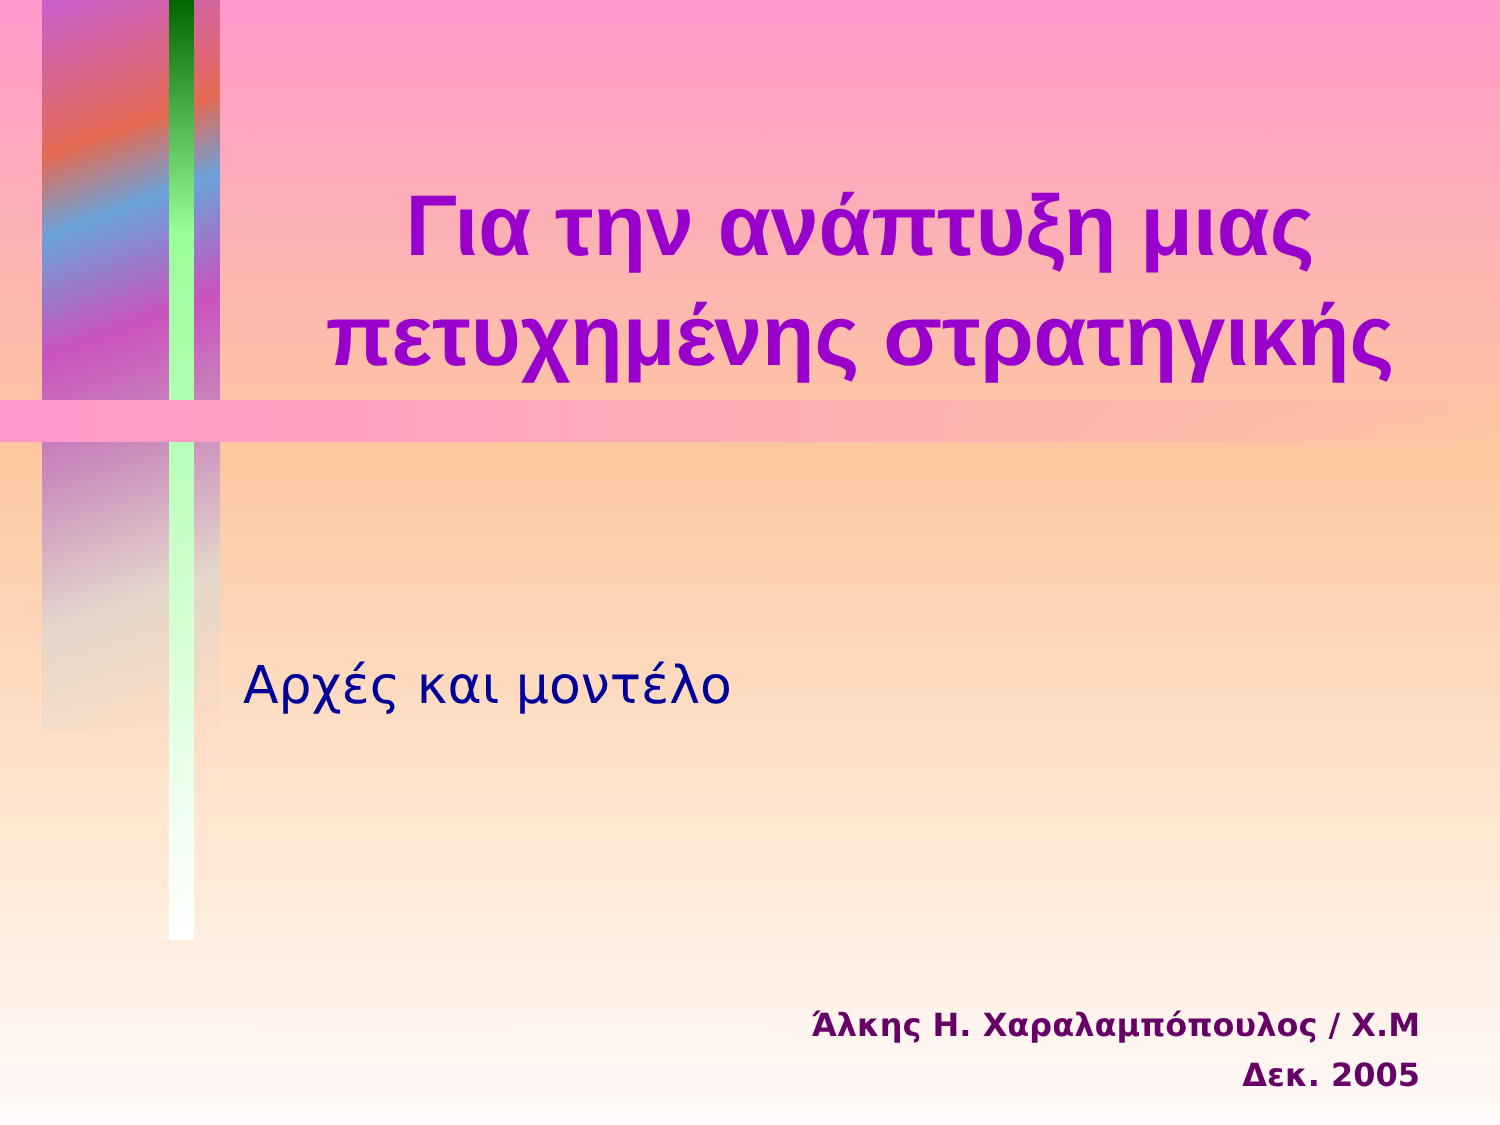Για την ανάπτυξη μιας πετυχημένης στρατηγικής
Αρχές και μοντέλο
Άλκης Η. Χαραλαμπόπουλος / Χ.Μ
Δεκ. 2005